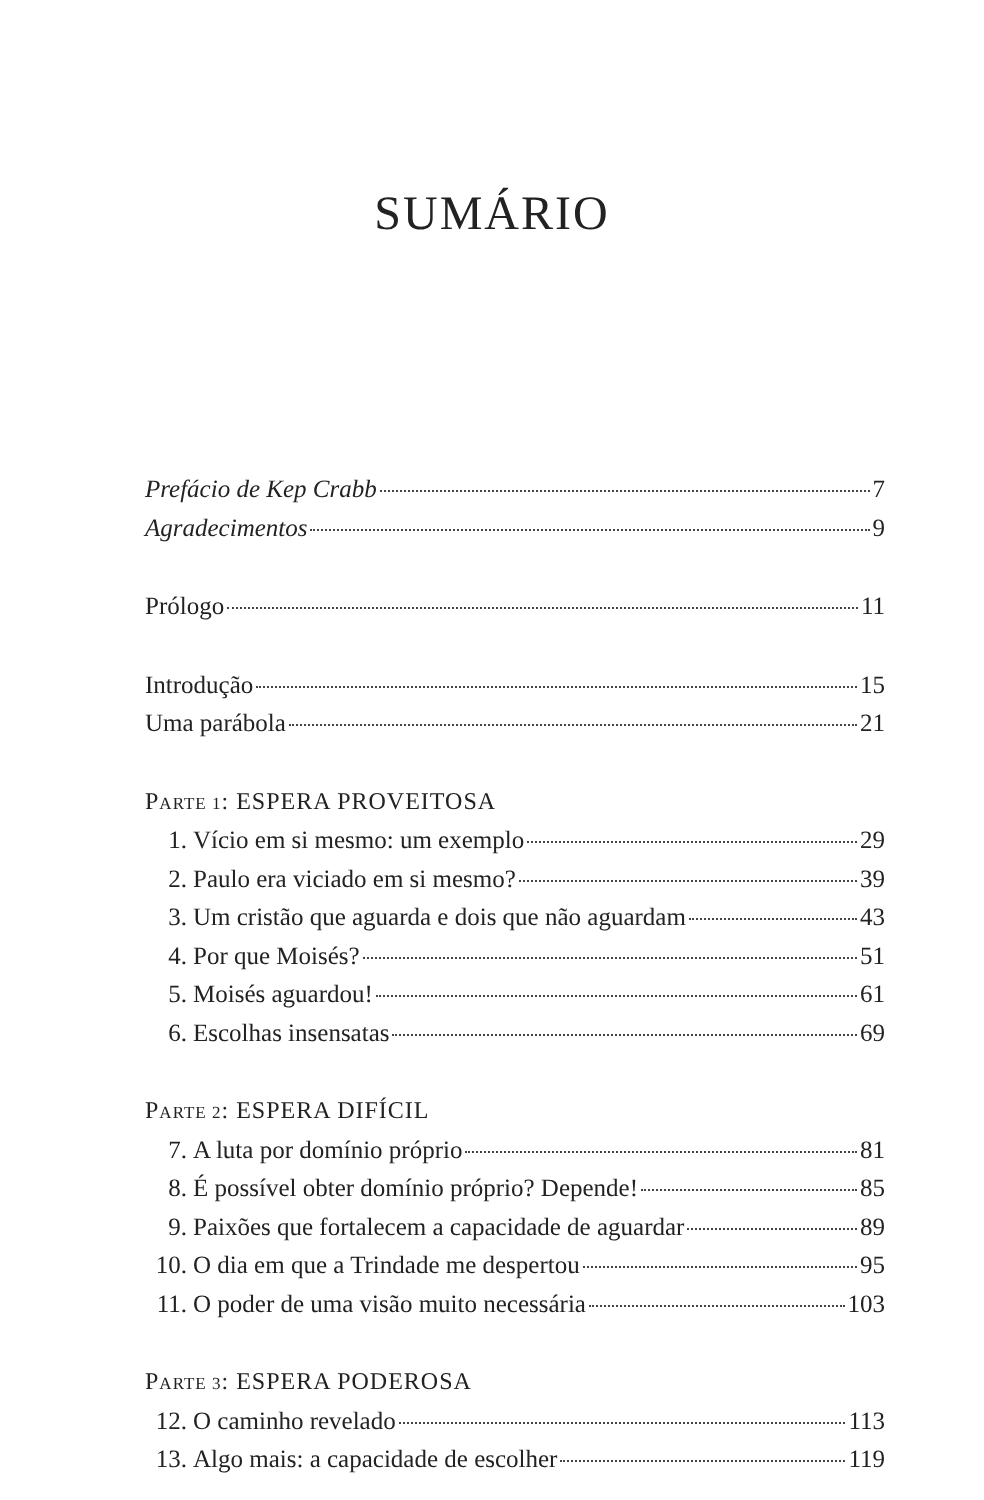SUMÁRIO
Prefácio de Kep Crabb 7
Agradecimentos 9
Prólogo 11
Introdução 15
Uma parábola 21
PARTE 1: ESPERA PROVEITOSA
1. Vício em si mesmo: um exemplo 29
2. Paulo era viciado em si mesmo? 39
3. Um cristão que aguarda e dois que não aguardam 43
4. Por que Moisés? 51
5. Moisés aguardou! 61
6. Escolhas insensatas 69
PARTE 2: ESPERA DIFÍCIL
7. A luta por domínio próprio 81
8. É possível obter domínio próprio? Depende! 85
9. Paixões que fortalecem a capacidade de aguardar 89
10. O dia em que a Trindade me despertou 95
11. O poder de uma visão muito necessária 103
PARTE 3: ESPERA PODEROSA
12. O caminho revelado 113
13. Algo mais: a capacidade de escolher 119